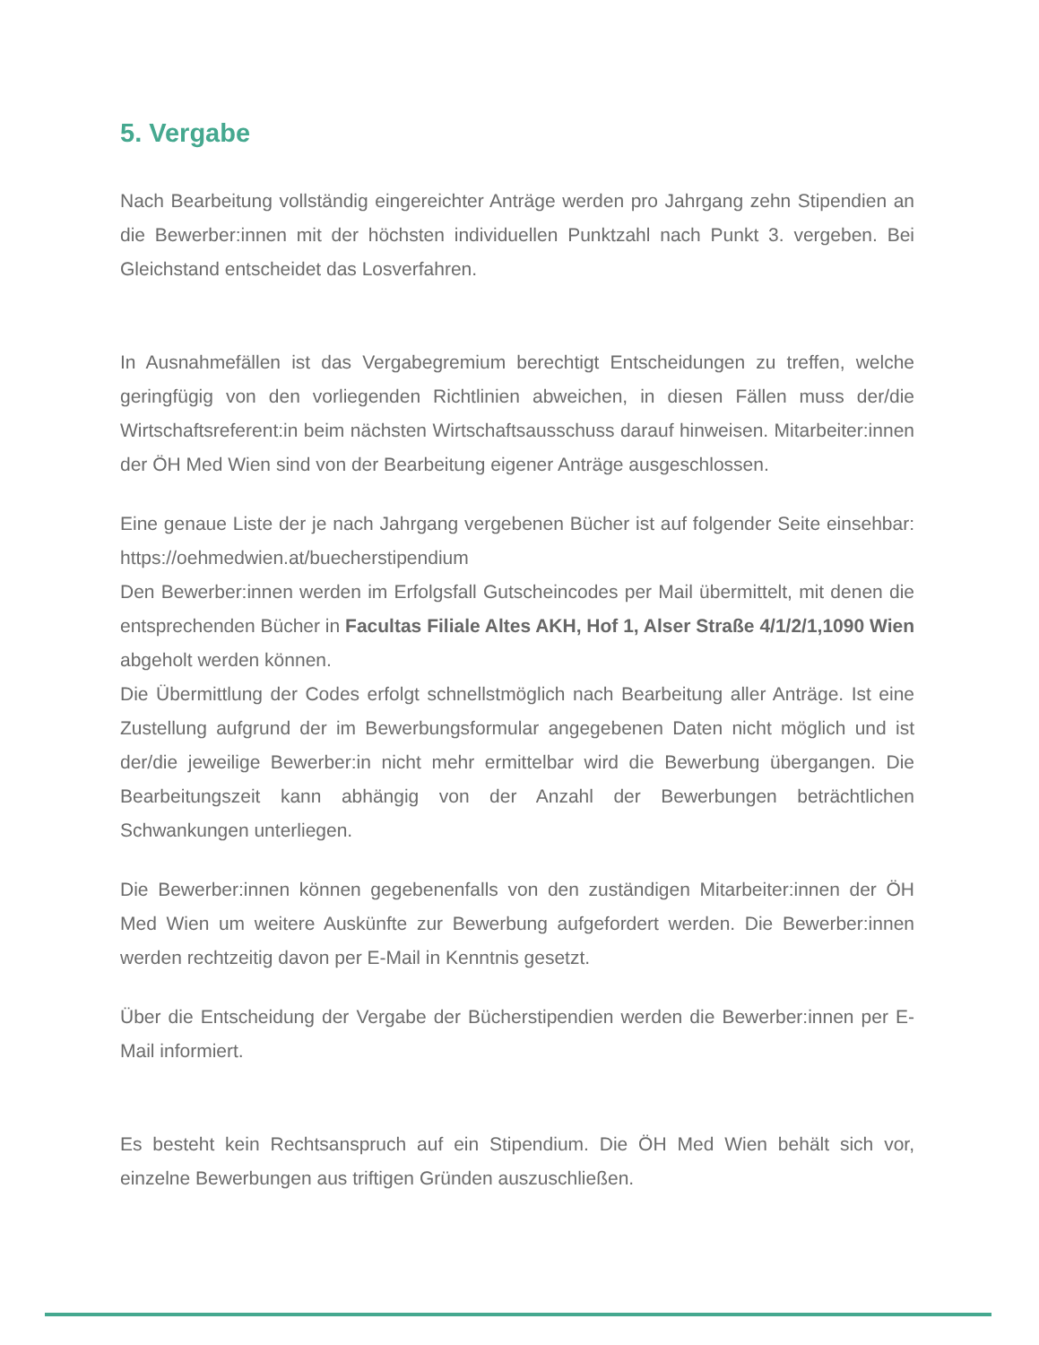5. Vergabe
Nach Bearbeitung vollständig eingereichter Anträge werden pro Jahrgang zehn Stipendien an die Bewerber:innen mit der höchsten individuellen Punktzahl nach Punkt 3. vergeben. Bei Gleichstand entscheidet das Losverfahren.
In Ausnahmefällen ist das Vergabegremium berechtigt Entscheidungen zu treffen, welche geringfügig von den vorliegenden Richtlinien abweichen, in diesen Fällen muss der/die Wirtschaftsreferent:in beim nächsten Wirtschaftsausschuss darauf hinweisen. Mitarbeiter:innen der ÖH Med Wien sind von der Bearbeitung eigener Anträge ausgeschlossen.
Eine genaue Liste der je nach Jahrgang vergebenen Bücher ist auf folgender Seite einsehbar: https://oehmedwien.at/buecherstipendium
Den Bewerber:innen werden im Erfolgsfall Gutscheincodes per Mail übermittelt, mit denen die entsprechenden Bücher in Facultas Filiale Altes AKH, Hof 1, Alser Straße 4/1/2/1,1090 Wien abgeholt werden können.
Die Übermittlung der Codes erfolgt schnellstmöglich nach Bearbeitung aller Anträge. Ist eine Zustellung aufgrund der im Bewerbungsformular angegebenen Daten nicht möglich und ist der/die jeweilige Bewerber:in nicht mehr ermittelbar wird die Bewerbung übergangen. Die Bearbeitungszeit kann abhängig von der Anzahl der Bewerbungen beträchtlichen Schwankungen unterliegen.
Die Bewerber:innen können gegebenenfalls von den zuständigen Mitarbeiter:innen der ÖH Med Wien um weitere Auskünfte zur Bewerbung aufgefordert werden. Die Bewerber:innen werden rechtzeitig davon per E-Mail in Kenntnis gesetzt.
Über die Entscheidung der Vergabe der Bücherstipendien werden die Bewerber:innen per E-Mail informiert.
Es besteht kein Rechtsanspruch auf ein Stipendium. Die ÖH Med Wien behält sich vor, einzelne Bewerbungen aus triftigen Gründen auszuschließen.